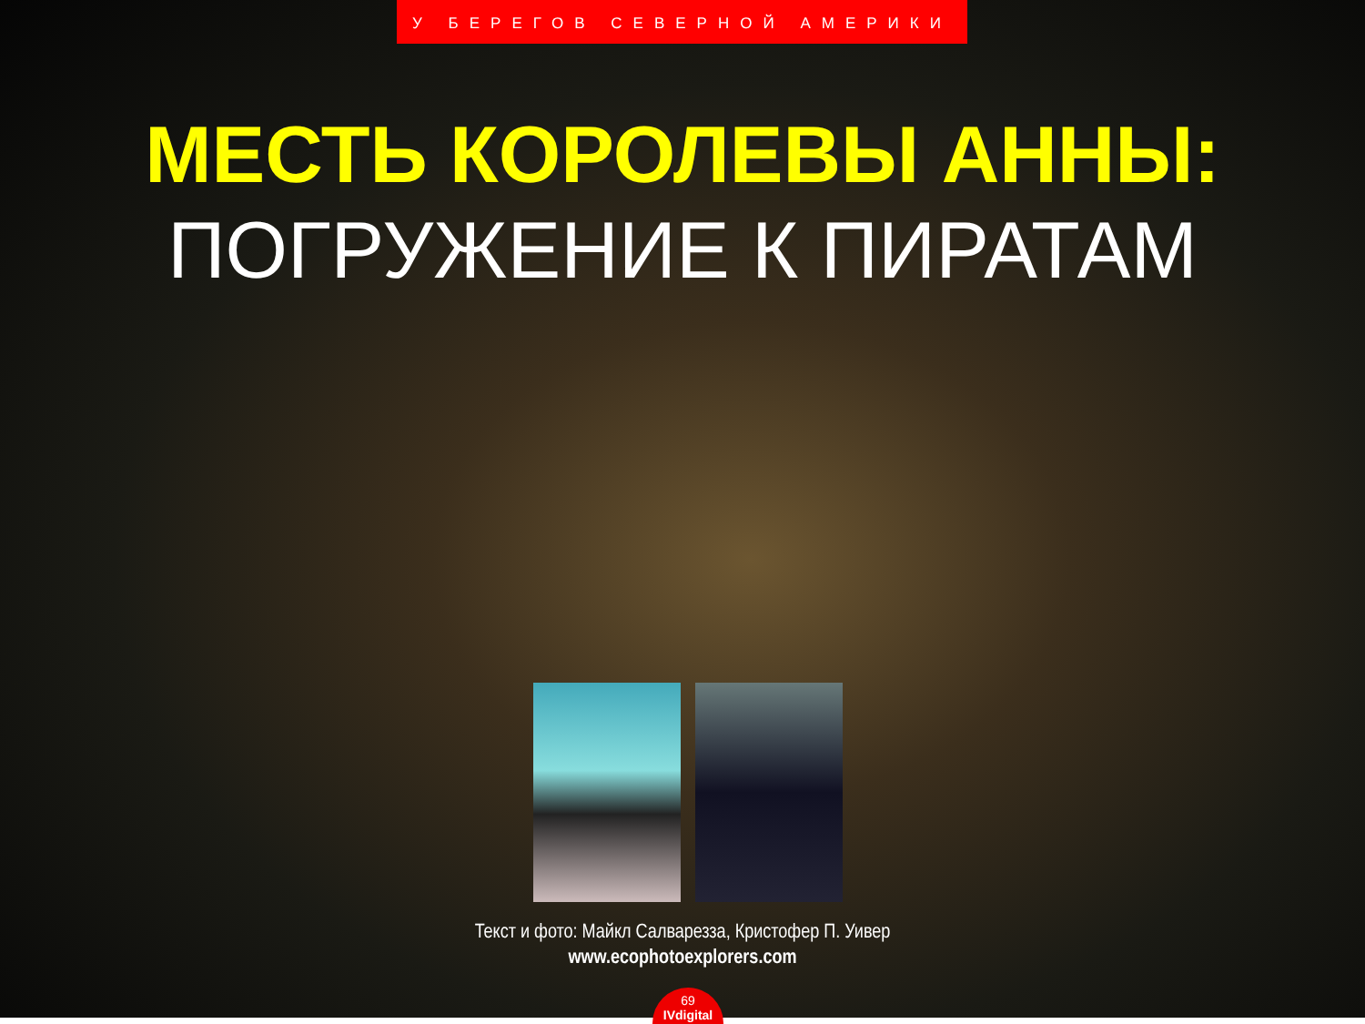У БЕРЕГОВ СЕВЕРНОЙ АМЕРИКИ
МЕСТЬ КОРОЛЕВЫ АННЫ:
ПОГРУЖЕНИЕ К ПИРАТАМ
Текст и фото: Майкл Салварезза, Кристофер П. Уивер
www.ecophotoexplorers.com
69
IVdigital